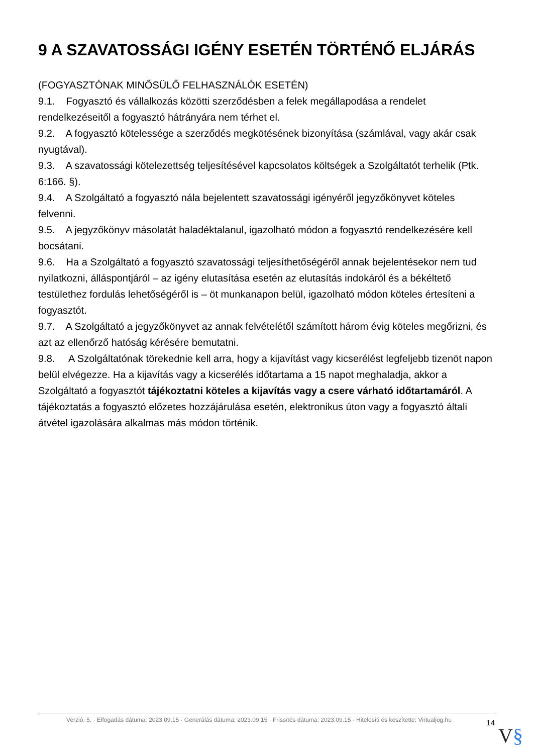9 A SZAVATOSSÁGI IGÉNY ESETÉN TÖRTÉNŐ ELJÁRÁS
(FOGYASZTÓNAK MINŐSÜLŐ FELHASZNÁLÓK ESETÉN)
9.1. Fogyasztó és vállalkozás közötti szerződésben a felek megállapodása a rendelet rendelkezéseitől a fogyasztó hátrányára nem térhet el.
9.2. A fogyasztó kötelessége a szerződés megkötésének bizonyítása (számlával, vagy akár csak nyugtával).
9.3. A szavatossági kötelezettség teljesítésével kapcsolatos költségek a Szolgáltatót terhelik (Ptk. 6:166. §).
9.4. A Szolgáltató a fogyasztó nála bejelentett szavatossági igényéről jegyzőkönyvet köteles felvenni.
9.5. A jegyzőkönyv másolatát haladéktalanul, igazolható módon a fogyasztó rendelkezésére kell bocsátani.
9.6. Ha a Szolgáltató a fogyasztó szavatossági teljesíthetőségéről annak bejelentésekor nem tud nyilatkozni, álláspontjáról – az igény elutasítása esetén az elutasítás indokáról és a békéltető testülethez fordulás lehetőségéről is – öt munkanapon belül, igazolható módon köteles értesíteni a fogyasztót.
9.7. A Szolgáltató a jegyzőkönyvet az annak felvételétől számított három évig köteles megőrizni, és azt az ellenőrző hatóság kérésére bemutatni.
9.8. A Szolgáltatónak törekednie kell arra, hogy a kijavítást vagy kicserélést legfeljebb tizenöt napon belül elvégezze. Ha a kijavítás vagy a kicserélés időtartama a 15 napot meghaladja, akkor a Szolgáltató a fogyasztót tájékoztatni köteles a kijavítás vagy a csere várható időtartamáról. A tájékoztatás a fogyasztó előzetes hozzájárulása esetén, elektronikus úton vagy a fogyasztó általi átvétel igazolására alkalmas más módon történik.
Verzió: 5. · Elfogadás dátuma: 2023.09.15 · Generálás dátuma: 2023.09.15 · Frissítés dátuma: 2023.09.15 · Hitelesíti és készítette: Virtualjog.hu
14
V§